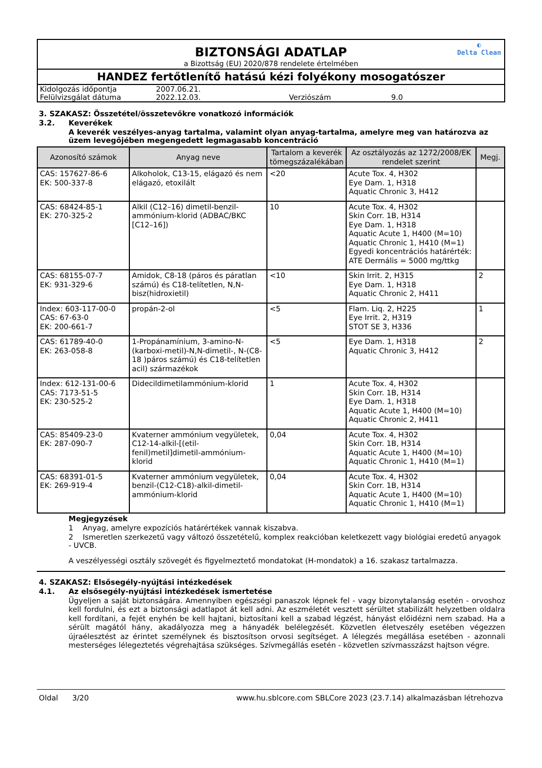BIZTONSÁGI ADATLAP
a Bizottság (EU) 2020/878 rendelete értelmében
◐
Delta Clean
HANDEZ fertőtlenítő hatású kézi folyékony mosogatószer
Kidolgozás időpontja 2007.06.21. Felülvizsgálat dátuma 2022.12.03. Verziószám 9.0
3. SZAKASZ: Összetétel/összetevőkre vonatkozó információk
3.2. Keverékek
A keverék veszélyes-anyag tartalma, valamint olyan anyag-tartalma, amelyre meg van határozva az üzem levegőjében megengedett legmagasabb koncentráció
| Azonosító számok | Anyag neve | Tartalom a keverék tömegszázalékában | Az osztályozás az 1272/2008/EK rendelet szerint | Megj. |
| --- | --- | --- | --- | --- |
| CAS: 157627-86-6 EK: 500-337-8 | Alkoholok, C13-15, elágazó és nem elágazó, etoxilált | <20 | Acute Tox. 4, H302 Eye Dam. 1, H318 Aquatic Chronic 3, H412 | |
| CAS: 68424-85-1 EK: 270-325-2 | Alkil (C12–16) dimetil-benzil-ammónium-klorid (ADBAC/BKC [C12–16]) | 10 | Acute Tox. 4, H302 Skin Corr. 1B, H314 Eye Dam. 1, H318 Aquatic Acute 1, H400 (M=10) Aquatic Chronic 1, H410 (M=1) Egyedi koncentrációs határérték: ATE Dermális = 5000 mg/ttkg | |
| CAS: 68155-07-7 EK: 931-329-6 | Amidok, C8-18 (páros és páratlan számú) és C18-telítetlen, N,N-bisz(hidroxietil) | <10 | Skin Irrit. 2, H315 Eye Dam. 1, H318 Aquatic Chronic 2, H411 | 2 |
| Index: 603-117-00-0 CAS: 67-63-0 EK: 200-661-7 | propán-2-ol | <5 | Flam. Liq. 2, H225 Eye Irrit. 2, H319 STOT SE 3, H336 | 1 |
| CAS: 61789-40-0 EK: 263-058-8 | 1-Propánamínium, 3-amino-N-(karboxi-metil)-N,N-dimetil-, N-(C8-18 )páros számú) és C18-telítetlen acil) származékok | <5 | Eye Dam. 1, H318 Aquatic Chronic 3, H412 | 2 |
| Index: 612-131-00-6 CAS: 7173-51-5 EK: 230-525-2 | Didecildimetilammónium-klorid | 1 | Acute Tox. 4, H302 Skin Corr. 1B, H314 Eye Dam. 1, H318 Aquatic Acute 1, H400 (M=10) Aquatic Chronic 2, H411 | |
| CAS: 85409-23-0 EK: 287-090-7 | Kvaterner ammónium vegyületek, C12-14-alkil-[(etil-fenil)metil]dimetil-ammónium-klorid | 0,04 | Acute Tox. 4, H302 Skin Corr. 1B, H314 Aquatic Acute 1, H400 (M=10) Aquatic Chronic 1, H410 (M=1) | |
| CAS: 68391-01-5 EK: 269-919-4 | Kvaterner ammónium vegyületek, benzil-(C12-C18)-alkil-dimetil-ammónium-klorid | 0,04 | Acute Tox. 4, H302 Skin Corr. 1B, H314 Aquatic Acute 1, H400 (M=10) Aquatic Chronic 1, H410 (M=1) | |
Megjegyzések
1 Anyag, amelyre expozíciós határértékek vannak kiszabva.
2 Ismeretlen szerkezetű vagy változó összetételű, komplex reakcióban keletkezett vagy biológiai eredetű anyagok - UVCB.
A veszélyességi osztály szövegét és figyelmeztető mondatokat (H-mondatok) a 16. szakasz tartalmazza.
4. SZAKASZ: Elsősegély-nyújtási intézkedések
4.1. Az elsősegély-nyújtási intézkedések ismertetése
Ügyeljen a saját biztonságára. Amennyiben egészségi panaszok lépnek fel - vagy bizonytalanság esetén - orvoshoz kell fordulni, és ezt a biztonsági adatlapot át kell adni. Az eszméletét vesztett sérültet stabilizált helyzetben oldalra kell fordítani, a fejét enyhén be kell hajtani, biztosítani kell a szabad légzést, hányást előidézni nem szabad. Ha a sérült magától hány, akadályozza meg a hányadék belélegzését. Közvetlen életveszély esetében végezzen újraélesztést az érintet személynek és bisztosítson orvosi segítséget. A lélegzés megállása esetében - azonnali mesterséges lélegeztetés végrehajtása szükséges. Szívmegállás esetén - közvetlen szívmasszázst hajtson végre.
Oldal 3/20 www.hu.sblcore.com SBLCore 2023 (23.7.14) alkalmazásban létrehozva